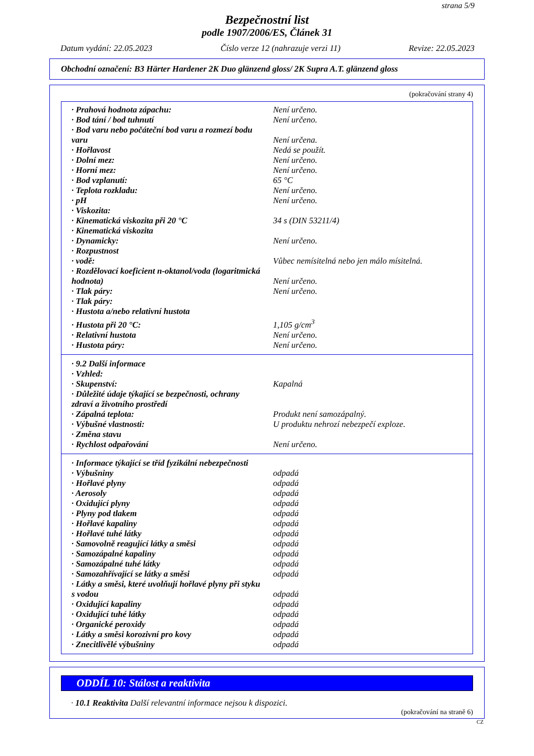strana 5/9
Bezpečnostní list
podle 1907/2006/ES, Článek 31
Datum vydání: 22.05.2023 Číslo verze 12 (nahrazuje verzi 11) Revize: 22.05.2023
Obchodní označení: B3 Härter Hardener 2K Duo glänzend gloss/ 2K Supra A.T. glänzend gloss
(pokračování strany 4)
| · Prahová hodnota zápachu: | Není určeno. |
| · Bod tání / bod tuhnutí | Není určeno. |
| · Bod varu nebo počáteční bod varu a rozmezí bodu varu | Není určena. |
| · Hořlavost | Nedá se použít. |
| · Dolní mez: | Není určeno. |
| · Horní mez: | Není určeno. |
| · Bod vzplanutí: | 65 °C |
| · Teplota rozkladu: | Není určeno. |
| · pH | Není určeno. |
| · Viskozita: | |
| · Kinematická viskozita při 20 °C | 34 s (DIN 53211/4) |
| · Kinematická viskozita | |
| · Dynamicky: | Není určeno. |
| · Rozpustnost | |
| · vodě: | Vůbec nemísitelná nebo jen málo mísitelná. |
| · Rozdělovací koeficient n-oktanol/voda (logaritmická hodnota) | Není určeno. |
| · Tlak páry: | Není určeno. |
| · Tlak páry: | |
| · Hustota a/nebo relativní hustota | |
| · Hustota při 20 °C: | 1,105 g/cm<sup>3</sup> |
| · Relativní hustota | Není určeno. |
| · Hustota páry: | Není určeno. |
| · 9.2 Další informace | |
| · Vzhled: | |
| · Skupenství: | Kapalná |
| · Důležité údaje týkající se bezpečnosti, ochrany zdraví a životního prostředí | |
| · Zápalná teplota: | Produkt není samozápalný. |
| · Výbušné vlastnosti: | U produktu nehrozí nebezpečí exploze. |
| · Změna stavu | |
| · Rychlost odpařování | Není určeno. |
| · Informace týkající se tříd fyzikální nebezpečnosti | |
| · Výbušniny | odpadá |
| · Hořlavé plyny | odpadá |
| · Aerosoly | odpadá |
| · Oxidující plyny | odpadá |
| · Plyny pod tlakem | odpadá |
| · Hořlavé kapaliny | odpadá |
| · Hořlavé tuhé látky | odpadá |
| · Samovolně reagující látky a směsi | odpadá |
| · Samozápalné kapaliny | odpadá |
| · Samozápalné tuhé látky | odpadá |
| · Samozahřívající se látky a směsi | odpadá |
| · Látky a směsi, které uvolňují hořlavé plyny při styku s vodou | odpadá |
| · Oxidující kapaliny | odpadá |
| · Oxidující tuhé látky | odpadá |
| · Organické peroxidy | odpadá |
| · Látky a směsi korozivní pro kovy | odpadá |
| · Znecitlivělé výbušniny | odpadá |
ODDÍL 10: Stálost a reaktivita
· 10.1 Reaktivita Další relevantní informace nejsou k dispozici.
(pokračování na straně 6)
CZ